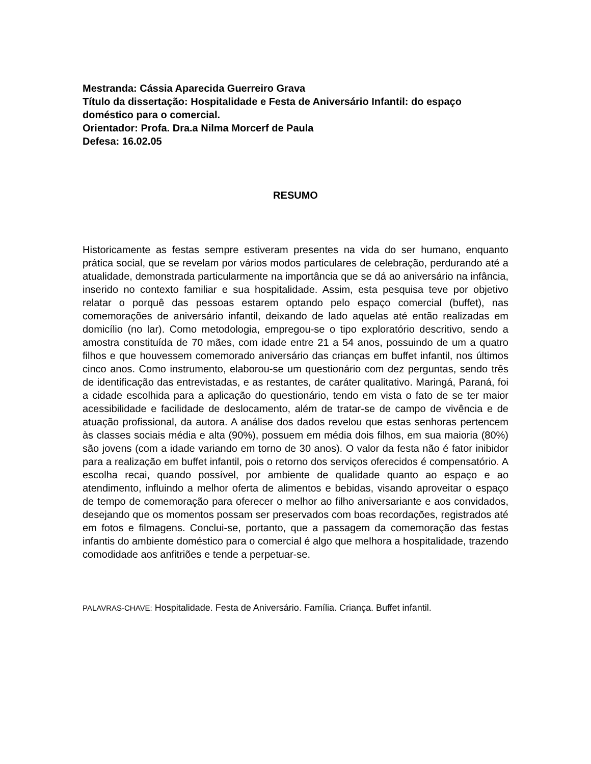Mestranda: Cássia Aparecida Guerreiro Grava
Título da dissertação: Hospitalidade e Festa de Aniversário Infantil: do espaço doméstico para o comercial.
Orientador: Profa. Dra.a Nilma Morcerf de Paula
Defesa: 16.02.05
RESUMO
Historicamente as festas sempre estiveram presentes na vida do ser humano, enquanto prática social, que se revelam por vários modos particulares de celebração, perdurando até a atualidade, demonstrada particularmente na importância que se dá ao aniversário na infância, inserido no contexto familiar e sua hospitalidade. Assim, esta pesquisa teve por objetivo relatar o porquê das pessoas estarem optando pelo espaço comercial (buffet), nas comemorações de aniversário infantil, deixando de lado aquelas até então realizadas em domicílio (no lar). Como metodologia, empregou-se o tipo exploratório descritivo, sendo a amostra constituída de 70 mães, com idade entre 21 a 54 anos, possuindo de um a quatro filhos e que houvessem comemorado aniversário das crianças em buffet infantil, nos últimos cinco anos. Como instrumento, elaborou-se um questionário com dez perguntas, sendo três de identificação das entrevistadas, e as restantes, de caráter qualitativo. Maringá, Paraná, foi a cidade escolhida para a aplicação do questionário, tendo em vista o fato de se ter maior acessibilidade e facilidade de deslocamento, além de tratar-se de campo de vivência e de atuação profissional, da autora. A análise dos dados revelou que estas senhoras pertencem às classes sociais média e alta (90%), possuem em média dois filhos, em sua maioria (80%) são jovens (com a idade variando em torno de 30 anos). O valor da festa não é fator inibidor para a realização em buffet infantil, pois o retorno dos serviços oferecidos é compensatório. A escolha recai, quando possível, por ambiente de qualidade quanto ao espaço e ao atendimento, influindo a melhor oferta de alimentos e bebidas, visando aproveitar o espaço de tempo de comemoração para oferecer o melhor ao filho aniversariante e aos convidados, desejando que os momentos possam ser preservados com boas recordações, registrados até em fotos e filmagens. Conclui-se, portanto, que a passagem da comemoração das festas infantis do ambiente doméstico para o comercial é algo que melhora a hospitalidade, trazendo comodidade aos anfitriões e tende a perpetuar-se.
PALAVRAS-CHAVE: Hospitalidade. Festa de Aniversário. Família. Criança. Buffet infantil.